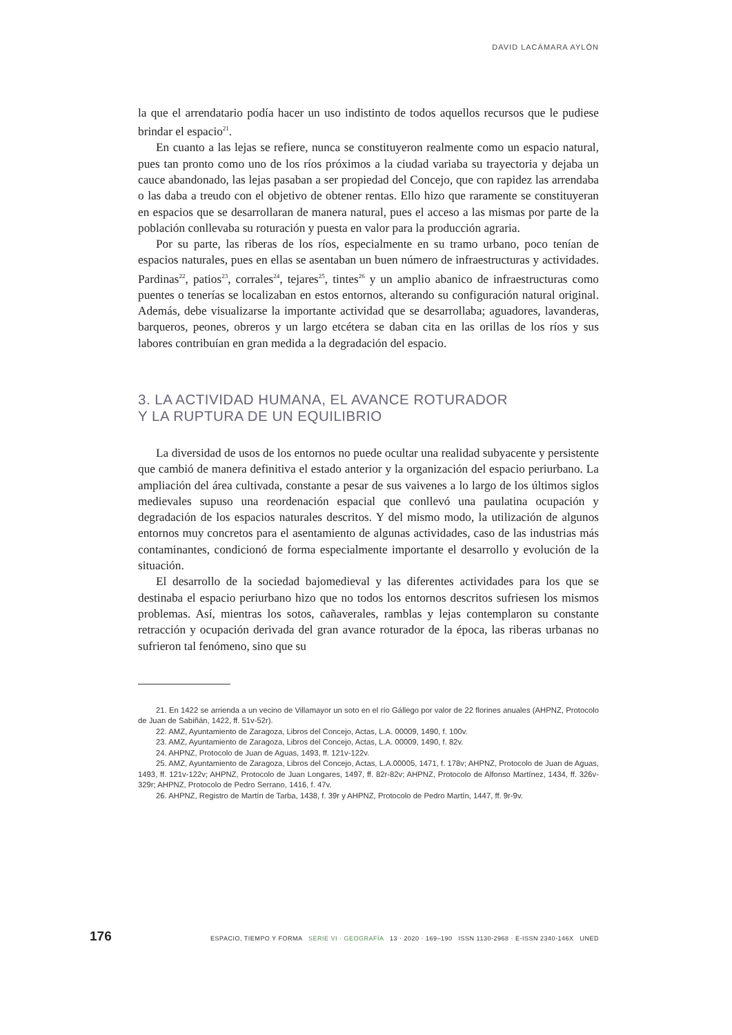DAVID LACÁMARA AYLÓN
la que el arrendatario podía hacer un uso indistinto de todos aquellos recursos que le pudiese brindar el espacio<sup>21</sup>.
En cuanto a las lejas se refiere, nunca se constituyeron realmente como un espacio natural, pues tan pronto como uno de los ríos próximos a la ciudad variaba su trayectoria y dejaba un cauce abandonado, las lejas pasaban a ser propiedad del Concejo, que con rapidez las arrendaba o las daba a treudo con el objetivo de obtener rentas. Ello hizo que raramente se constituyeran en espacios que se desarrollaran de manera natural, pues el acceso a las mismas por parte de la población conllevaba su roturación y puesta en valor para la producción agraria.
Por su parte, las riberas de los ríos, especialmente en su tramo urbano, poco tenían de espacios naturales, pues en ellas se asentaban un buen número de infraestructuras y actividades. Pardinas<sup>22</sup>, patios<sup>23</sup>, corrales<sup>24</sup>, tejares<sup>25</sup>, tintes<sup>26</sup> y un amplio abanico de infraestructuras como puentes o tenerías se localizaban en estos entornos, alterando su configuración natural original. Además, debe visualizarse la importante actividad que se desarrollaba; aguadores, lavanderas, barqueros, peones, obreros y un largo etcétera se daban cita en las orillas de los ríos y sus labores contribuían en gran medida a la degradación del espacio.
3. LA ACTIVIDAD HUMANA, EL AVANCE ROTURADOR
Y LA RUPTURA DE UN EQUILIBRIO
La diversidad de usos de los entornos no puede ocultar una realidad subyacente y persistente que cambió de manera definitiva el estado anterior y la organización del espacio periurbano. La ampliación del área cultivada, constante a pesar de sus vaivenes a lo largo de los últimos siglos medievales supuso una reordenación espacial que conllevó una paulatina ocupación y degradación de los espacios naturales descritos. Y del mismo modo, la utilización de algunos entornos muy concretos para el asentamiento de algunas actividades, caso de las industrias más contaminantes, condicionó de forma especialmente importante el desarrollo y evolución de la situación.
El desarrollo de la sociedad bajomedieval y las diferentes actividades para los que se destinaba el espacio periurbano hizo que no todos los entornos descritos sufriesen los mismos problemas. Así, mientras los sotos, cañaverales, ramblas y lejas contemplaron su constante retracción y ocupación derivada del gran avance roturador de la época, las riberas urbanas no sufrieron tal fenómeno, sino que su
21. En 1422 se arrienda a un vecino de Villamayor un soto en el río Gállego por valor de 22 florines anuales (AHPNZ, Protocolo de Juan de Sabiñán, 1422, ff. 51v-52r).
22. AMZ, Ayuntamiento de Zaragoza, Libros del Concejo, Actas, L.A. 00009, 1490, f. 100v.
23. AMZ, Ayuntamiento de Zaragoza, Libros del Concejo, Actas, L.A. 00009, 1490, f. 82v.
24. AHPNZ, Protocolo de Juan de Aguas, 1493, ff. 121v-122v.
25. AMZ, Ayuntamiento de Zaragoza, Libros del Concejo, Actas, L.A.00005, 1471, f. 178v; AHPNZ, Protocolo de Juan de Aguas, 1493, ff. 121v-122v; AHPNZ, Protocolo de Juan Longares, 1497, ff. 82r-82v; AHPNZ, Protocolo de Alfonso Martínez, 1434, ff. 326v-329r; AHPNZ, Protocolo de Pedro Serrano, 1416, f. 47v.
26. AHPNZ, Registro de Martín de Tarba, 1438, f. 39r y AHPNZ, Protocolo de Pedro Martín, 1447, ff. 9r-9v.
176 ESPACIO, TIEMPO Y FORMA SERIE VI · GEOGRAFÍA 13 · 2020 · 169–190 ISSN 1130-2968 · E-ISSN 2340-146X UNED